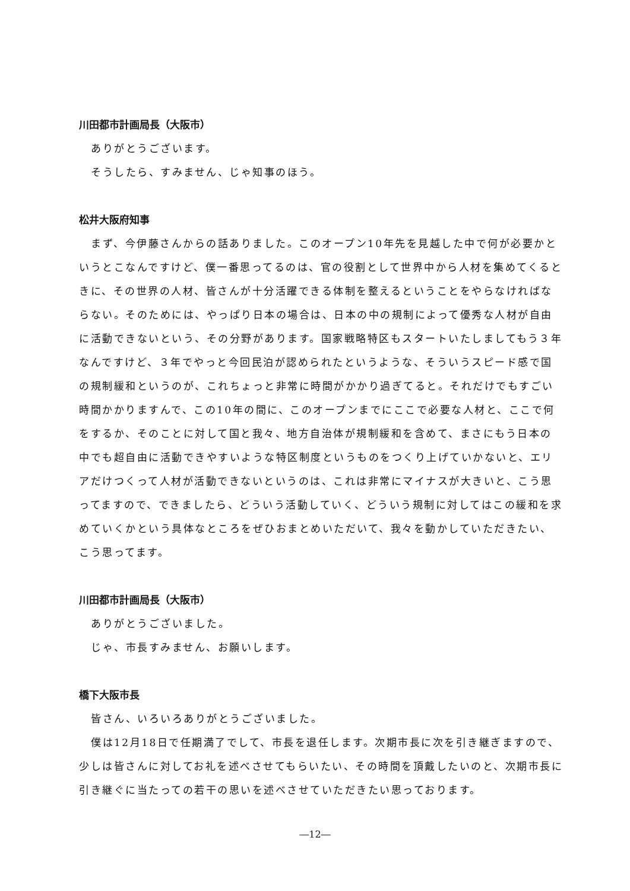川田都市計画局長（大阪市）
ありがとうございます。
そうしたら、すみません、じゃ知事のほう。
松井大阪府知事
まず、今伊藤さんからの話ありました。このオープン10年先を見越した中で何が必要かというとこなんですけど、僕一番思ってるのは、官の役割として世界中から人材を集めてくるときに、その世界の人材、皆さんが十分活躍できる体制を整えるということをやらなければならない。そのためには、やっぱり日本の場合は、日本の中の規制によって優秀な人材が自由に活動できないという、その分野があります。国家戦略特区もスタートいたしましてもう３年なんですけど、３年でやっと今回民泊が認められたというような、そういうスピード感で国の規制緩和というのが、これちょっと非常に時間がかかり過ぎてると。それだけでもすごい時間かかりますんで、この10年の間に、このオープンまでにここで必要な人材と、ここで何をするか、そのことに対して国と我々、地方自治体が規制緩和を含めて、まさにもう日本の中でも超自由に活動できやすいような特区制度というものをつくり上げていかないと、エリアだけつくって人材が活動できないというのは、これは非常にマイナスが大きいと、こう思ってますので、できましたら、どういう活動していく、どういう規制に対してはこの緩和を求めていくかという具体なところをぜひおまとめいただいて、我々を動かしていただきたい、こう思ってます。
川田都市計画局長（大阪市）
ありがとうございました。
じゃ、市長すみません、お願いします。
橋下大阪市長
皆さん、いろいろありがとうございました。
僕は12月18日で任期満了でして、市長を退任します。次期市長に次を引き継ぎますので、少しは皆さんに対してお礼を述べさせてもらいたい、その時間を頂戴したいのと、次期市長に引き継ぐに当たっての若干の思いを述べさせていただきたい思っております。
―12―